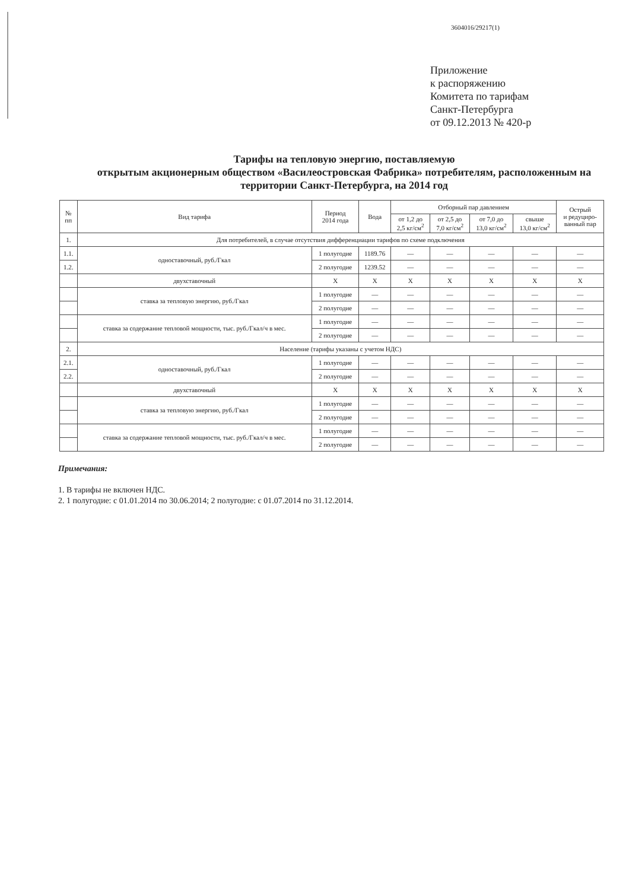3604016/29217(1)
Приложение
к распоряжению
Комитета по тарифам
Санкт-Петербурга
от 09.12.2013 № 420-р
Тарифы на тепловую энергию, поставляемую
открытым акционерным обществом «Василеостровская Фабрика» потребителям, расположенным на территории Санкт-Петербурга, на 2014 год
| № пп | Вид тарифа | Период 2014 года | Вода | Отборный пар давлением | | | | Острый и редуциро- ванный пар |
| --- | --- | --- | --- | --- | --- | --- | --- | --- |
| | | | | от 1,2 до 2,5 кг/см<sup>2</sup> | от 2,5 до 7,0 кг/см<sup>2</sup> | от 7,0 до 13,0 кг/см<sup>2</sup> | свыше 13,0 кг/см<sup>2</sup> | |
| 1. | Для потребителей, в случае отсутствия дифференциации тарифов по схеме подключения | | | | | | | |
| 1.1. | одноставочный, руб./Гкал | 1 полугодие | 1189.76 | — | — | — | — | — |
| 1.2. | | 2 полугодие | 1239.52 | — | — | — | — | — |
| | двухставочный | X | X | X | X | X | X | X |
| | ставка за тепловую энергию, руб./Гкал | 1 полугодие | — | — | — | — | — | — |
| | | 2 полугодие | — | — | — | — | — | — |
| | ставка за содержание тепловой мощности, тыс. руб./Гкал/ч в мес. | 1 полугодие | — | — | — | — | — | — |
| | | 2 полугодие | — | — | — | — | — | — |
| 2. | Население (тарифы указаны с учетом НДС) | | | | | | | |
| 2.1. | одноставочный, руб./Гкал | 1 полугодие | — | — | — | — | — | — |
| 2.2. | | 2 полугодие | — | — | — | — | — | — |
| | двухставочный | X | X | X | X | X | X | X |
| | ставка за тепловую энергию, руб./Гкал | 1 полугодие | — | — | — | — | — | — |
| | | 2 полугодие | — | — | — | — | — | — |
| | ставка за содержание тепловой мощности, тыс. руб./Гкал/ч в мес. | 1 полугодие | — | — | — | — | — | — |
| | | 2 полугодие | — | — | — | — | — | — |
Примечания:
1. В тарифы не включен НДС.
2. 1 полугодие: с 01.01.2014 по 30.06.2014; 2 полугодие: с 01.07.2014 по 31.12.2014.